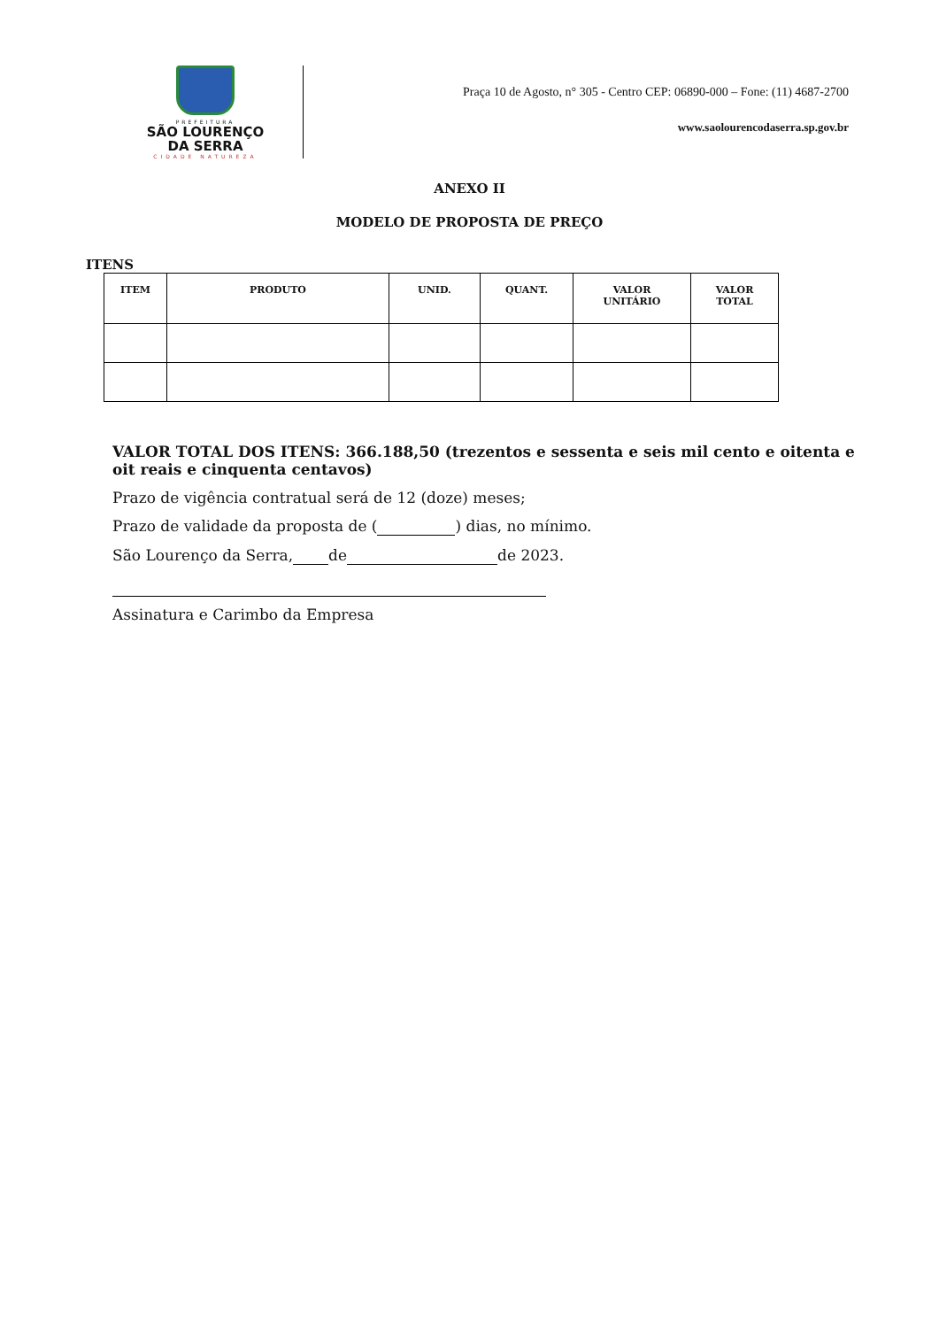PREFEITURA
SÃO LOURENÇO
DA SERRA
CIDADE NATUREZA
Praça 10 de Agosto, n° 305 - Centro CEP: 06890-000 – Fone: (11) 4687-2700
www.saolourencodaserra.sp.gov.br
ANEXO II
MODELO DE PROPOSTA DE PREÇO
ITENS
| ITEM | PRODUTO | UNID. | QUANT. | VALOR UNITÁRIO | VALOR TOTAL |
| --- | --- | --- | --- | --- | --- |
VALOR TOTAL DOS ITENS: 366.188,50 (trezentos e sessenta e seis mil cento e oitenta e oit reais e cinquenta centavos)
Prazo de vigência contratual será de 12 (doze) meses;
Prazo de validade da proposta de ( ) dias, no mínimo.
São Lourenço da Serra, de de 2023.
Assinatura e Carimbo da Empresa